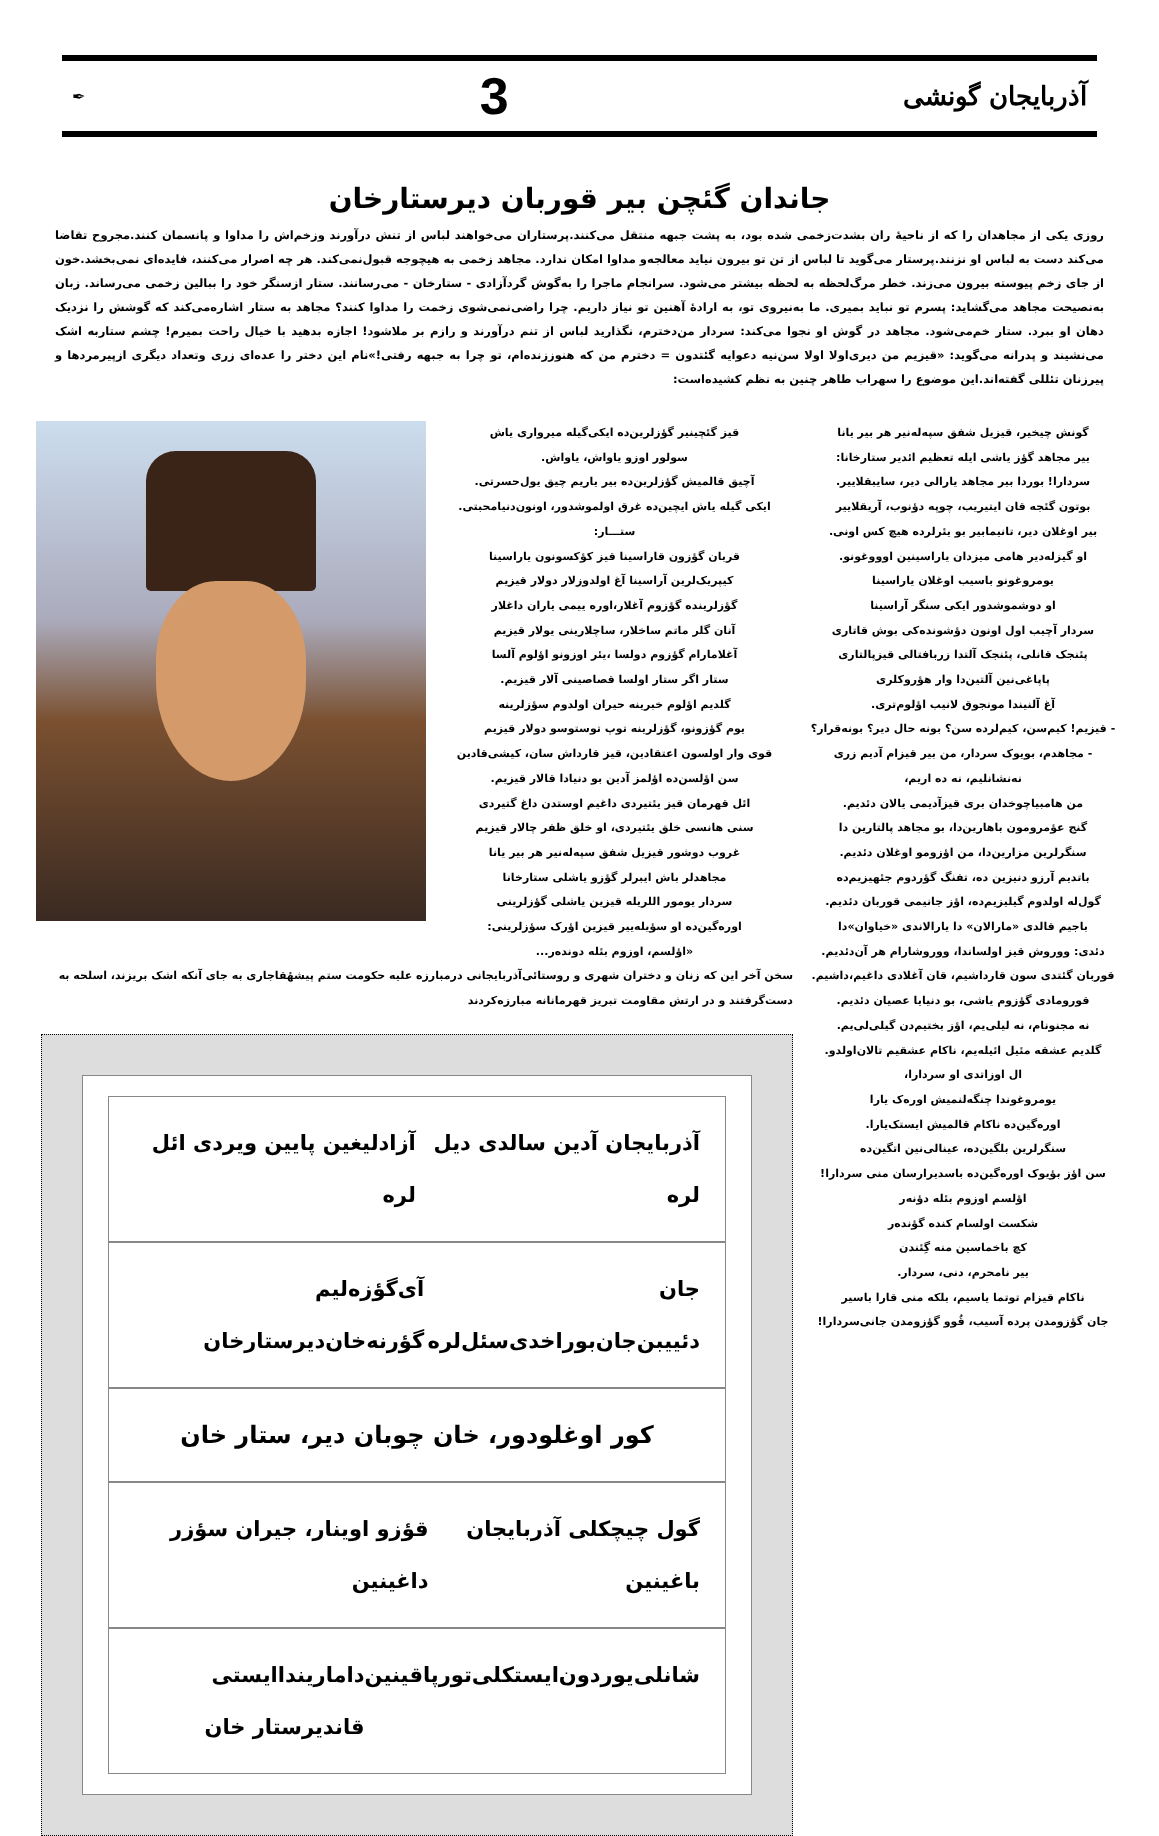آذربایجان گونشی 3 ✒
جاندان گئچن بیر قوربان دیرستارخان
روزی یکی از مجاهدان را که از ناحیهٔ ران بشدت‌زخمی شده بود، به پشت جبهه منتقل می‌کنند.پرستاران می‌خواهند لباس از تنش درآورند وزخم‌اش را مداوا و پانسمان کنند.مجروح تقاضا می‌کند دست به لباس او نزنند.پرستار می‌گوید تا لباس از تن تو بیرون نیاید معالجه‌و مداوا امکان ندارد. مجاهد زخمی به هیچوجه قبول‌نمی‌کند. هر چه اصرار می‌کنند، فایده‌ای نمی‌بخشد.خون از جای زخم پیوسته بیرون می‌زند. خطر مرگ‌لحظه به لحظه بیشتر می‌شود. سرانجام ماجرا را به‌گوش گردآزادی - ستارخان - می‌رسانند. ستار ازسنگر خود را ببالین زخمی می‌رساند. زبان به‌نصیحت مجاهد می‌گشاید: پسرم تو نباید بمیری. ما به‌نیروی تو، به ارادهٔ آهنین تو نیاز داریم. چرا راضی‌نمی‌شوی زخمت را مداوا کنند؟ مجاهد به ستار اشاره‌می‌کند که گوشش را نزدیک دهان او ببرد. ستار خم‌می‌شود. مجاهد در گوش او نجوا می‌کند: سردار من‌دخترم، نگذارید لباس از تنم درآورند و رازم بر ملاشود! اجازه بدهید با خیال راحت بمیرم! چشم ستاربه اشک می‌نشیند و پدرانه می‌گوید: «قیزیم من دیری‌اولا اولا سن‌نیه دعوایه گئتدون = دخترم من که هنوززنده‌ام، تو چرا به جبهه رفتی!»نام این دختر را عده‌ای زری وتعداد دیگری ازپیرمردها و پیرزنان تئللی گفته‌اند.این موضوع را سهراب طاهر چنین به نظم کشیده‌است:
گونش چیخیر، قیزیل شفق سپه‌له‌نیر هر بیر یانا
بیر مجاهد گؤز یاشی ایله تعظیم ائدیر ستارخانا:
سردارا! بوردا بیر مجاهد یارالی دیر، سایبقلاییر.
بوتون گئجه قان ایتیریب، چوپه دؤنوب، آریقلاییر
بیر اوغلان دیر، تانیمابیر بو یئرلرده هیچ کس اونی.
او گیزله‌دیر هامی میزدان یاراسینین اوووغونو.
یومروغونو باسیب اوغلان یاراسینا
او دوشموشدور ایکی سنگر آراسینا
سردار آچیب اول اونون دؤشونده‌کی بوش قاتاری
پئنجک قانلی، پئنجک آلتدا زربافتالی قیزپالتاری
پاپاغی‌نین آلتین‌دا وار هؤروکلری
آغ آلنیندا مونجوق لانیب اؤلوم‌تری.
- قیزیم! کیم‌سن، کیم‌لرده سن؟ بونه حال دیر؟ بونه‌قرار؟
- مجاهدم، بویوک سردار، من بیر قیزام آدیم زری
نه‌نشانلیم، نه ده اریم،
من هامبیاچوخدان بری قیزآدیمی یالان دئدیم.
گنج عؤمرومون باهارین‌دا، بو مجاهد پالتارین دا
سنگرلرین مزارین‌دا، من اؤزومو اوغلان دئدیم.
باتدیم آرزو دنیزین ده، تفنگ گؤردوم جئهیزیم‌ده
گول‌له اولدوم گیلیزیم‌ده، اؤز جانیمی قوربان دئدیم.
باجیم قالدی «مارالان» دا یارالاندی «خیاوان»دا
دئدی: ووروش قیز اولساندا، ووروشارام هر آن‌دئدیم.
قوربان گئتدی سون قارداشیم، قان آغلادی داغیم،داشیم.
قورومادی گؤزوم یاشی، بو دنیایا عصیان دئدیم.
نه مجنونام، نه لیلی‌یم، اؤز بختیم‌دن گیلی‌لی‌یم.
گلدیم عشقه مئیل ائیله‌یم، ناکام عشقیم تالان‌اولدو.
ال اوزاتدی او سردارا،
یومروغوندا چنگه‌لنمیش اوره‌ک یارا
اوره‌گین‌ده ناکام قالمیش ایستک‌یارا.
سنگرلرین بلگین‌ده، عینالی‌نین اتگین‌ده
سن اؤز بؤیوک اوره‌گین‌ده باسدیرارسان منی سردارا!
اؤلسم اوزوم بئله دؤنه‌ر
شکست اولسام کنده گؤنده‌ر
کچ باخماسین منه گِئندن
بیر نامحرم، دنی، سردار.
ناکام قیزام توتما یاسیم، بلکه منی قارا باسیر
جان گؤزومدن پرده آسیب، قُوو گؤزومدن جانی‌سردارا!
قیز گئچینیر گؤزلرین‌ده ایکی‌گیله میرواری یاش
سولور اوزو یاواش، یاواش.
آچیق قالمیش گؤزلرین‌ده بیر یاریم چیق یول‌حسرتی.
ایکی گیله یاش ایچین‌ده غرق اولموشدور، اونون‌دنیامحبتی.
ستـــار:
قربان گؤزون قاراسینا قیز کؤکسونون یاراسینا
کیپریک‌لرین آراسینا آغ اولدوزلار دولار قیزیم
گؤزلرینده گؤزوم آغلار،اوره ییمی یاران داغلار
آنان گلر ماتم ساخلار، ساچلارینی یولار قیزیم
آغلامارام گؤزوم دولسا ،یئر اوزونو اؤلوم آلسا
ستار اگر ستار اولسا قصاصینی آلار قیزیم.
گلدیم اؤلوم خبرینه حیران اولدوم سؤزلرینه
یوم گؤزونو، گؤزلرینه توپ توستوسو دولار قیزیم
قوی وار اولسون اعتقادین، قیز قارداش سان، کیشی‌قادین
سن اؤلسن‌ده اؤلمز آدین بو دنیادا قالار قیزیم.
ائل قهرمان قیز یئتیردی داغیم اوستدن داغ گتیردی
سنی هانسی خلق یئتیردی، او خلق ظفر چالار قیزیم
غروب دوشور قیزیل شفق سپه‌له‌نیر هر بیر یانا
مجاهدلر باش ایبرلر گؤزو یاشلی ستارخانا
سردار یومور اللریله قیزین یاشلی گؤزلرینی
اوره‌گین‌ده او سؤیله‌ییر قیزین اؤرک سؤزلرینی:
«اؤلسم، اوزوم بئله دونده‌ر...
سخن آخر این که زنان و دختران شهری و روستائی‌آذربایجانی درمبارزه علیه حکومت ستم پیشهٔقاجاری به جای آنکه اشک بریزند، اسلحه به دست‌گرفتند و در ارتش مقاومت تبریز قهرمانانه مبارزه‌کردند
آذربایجان آدین سالدی دیل لره آزادلیغین پایین ویردی ائل لره
جان دئییبن‌جان‌بوراخدی‌سئل‌لره آی‌گؤزه‌لیم گؤرنه‌خان‌دیرستارخان
کور اوغلودور، خان چوبان دیر، ستار خان
گول چیچکلی آذربایجان باغینین قؤزو اوینار، جیران سؤزر داغینین
شانلی‌یوردون‌ایستکلی‌تورپاقینین داماریندا‌ایستی قاندیرستار خان